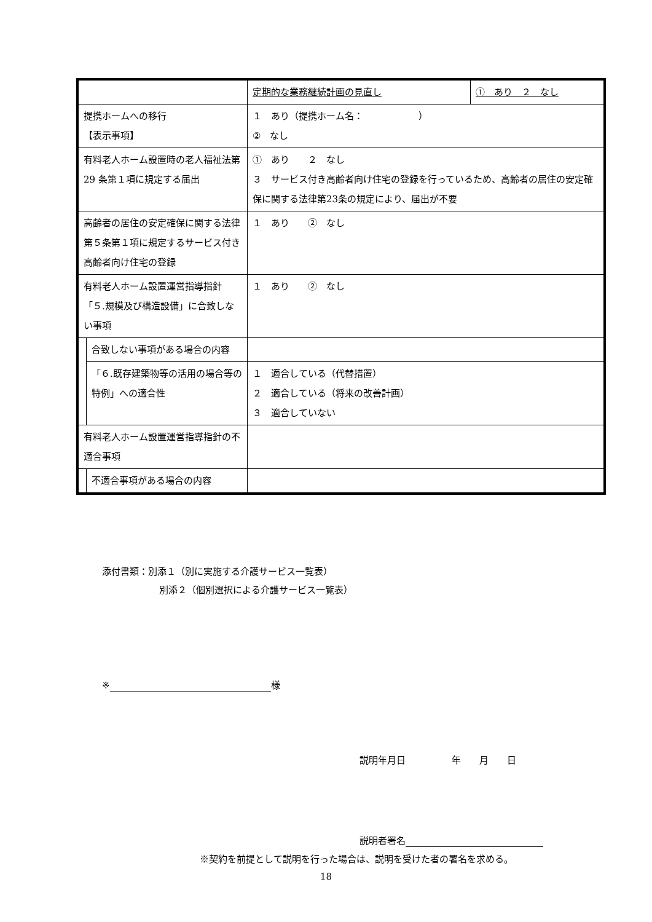| | | 定期的な業務継続計画の見直し | ① あり ２ なし |
| 提携ホームへの移行 【表示事項】 | | １ あり（提携ホーム名： ） ② なし | |
| 有料老人ホーム設置時の老人福祉法第 29 条第１項に規定する届出 | | ① あり ２ なし ３ サービス付き高齢者向け住宅の登録を行っているため、高齢者の居住の安定確保に関する法律第23条の規定により、届出が不要 | |
| 高齢者の居住の安定確保に関する法律第５条第１項に規定するサービス付き高齢者向け住宅の登録 | | １ あり ② なし | |
| 有料老人ホーム設置運営指導指針「５.規模及び構造設備」に合致しない事項 | | １ あり ② なし | |
| | 合致しない事項がある場合の内容 | | |
| | 「６.既存建築物等の活用の場合等の特例」への適合性 | １ 適合している（代替措置） ２ 適合している（将来の改善計画） ３ 適合していない | |
| 有料老人ホーム設置運営指導指針の不適合事項 | | | |
| | 不適合事項がある場合の内容 | | |
添付書類：別添１（別に実施する介護サービス一覧表）
別添２（個別選択による介護サービス一覧表）
※ 様
説明年月日　　　　　年　　月　　日
説明者署名
※契約を前提として説明を行った場合は、説明を受けた者の署名を求める。
18